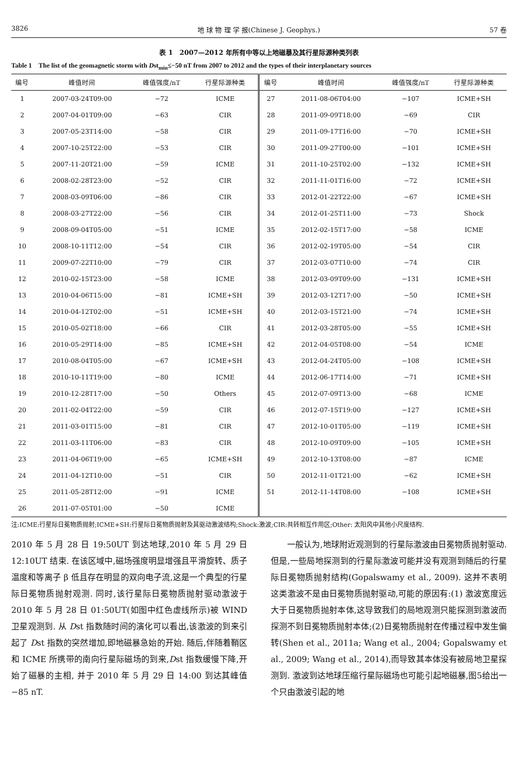3826 地 球 物 理 学 报(Chinese J. Geophys.) 57 卷
表 1　2007—2012 年所有中等以上地磁暴及其行星际源种类列表
Table 1　The list of the geomagnetic storm with Dst<sub>min</sub>≤−50 nT from 2007 to 2012 and the types of their interplanetary sources
| 编号 | 峰值时间 | 峰值强度/nT | 行星际源种类 | 编号 | 峰值时间 | 峰值强度/nT | 行星际源种类 |
| --- | --- | --- | --- | --- | --- | --- | --- |
| 1 | 2007-03-24T09:00 | −72 | ICME | 27 | 2011-08-06T04:00 | −107 | ICME+SH |
| 2 | 2007-04-01T09:00 | −63 | CIR | 28 | 2011-09-09T18:00 | −69 | CIR |
| 3 | 2007-05-23T14:00 | −58 | CIR | 29 | 2011-09-17T16:00 | −70 | ICME+SH |
| 4 | 2007-10-25T22:00 | −53 | CIR | 30 | 2011-09-27T00:00 | −101 | ICME+SH |
| 5 | 2007-11-20T21:00 | −59 | ICME | 31 | 2011-10-25T02:00 | −132 | ICME+SH |
| 6 | 2008-02-28T23:00 | −52 | CIR | 32 | 2011-11-01T16:00 | −72 | ICME+SH |
| 7 | 2008-03-09T06:00 | −86 | CIR | 33 | 2012-01-22T22:00 | −67 | ICME+SH |
| 8 | 2008-03-27T22:00 | −56 | CIR | 34 | 2012-01-25T11:00 | −73 | Shock |
| 9 | 2008-09-04T05:00 | −51 | ICME | 35 | 2012-02-15T17:00 | −58 | ICME |
| 10 | 2008-10-11T12:00 | −54 | CIR | 36 | 2012-02-19T05:00 | −54 | CIR |
| 11 | 2009-07-22T10:00 | −79 | CIR | 37 | 2012-03-07T10:00 | −74 | CIR |
| 12 | 2010-02-15T23:00 | −58 | ICME | 38 | 2012-03-09T09:00 | −131 | ICME+SH |
| 13 | 2010-04-06T15:00 | −81 | ICME+SH | 39 | 2012-03-12T17:00 | −50 | ICME+SH |
| 14 | 2010-04-12T02:00 | −51 | ICME+SH | 40 | 2012-03-15T21:00 | −74 | ICME+SH |
| 15 | 2010-05-02T18:00 | −66 | CIR | 41 | 2012-03-28T05:00 | −55 | ICME+SH |
| 16 | 2010-05-29T14:00 | −85 | ICME+SH | 42 | 2012-04-05T08:00 | −54 | ICME |
| 17 | 2010-08-04T05:00 | −67 | ICME+SH | 43 | 2012-04-24T05:00 | −108 | ICME+SH |
| 18 | 2010-10-11T19:00 | −80 | ICME | 44 | 2012-06-17T14:00 | −71 | ICME+SH |
| 19 | 2010-12-28T17:00 | −50 | Others | 45 | 2012-07-09T13:00 | −68 | ICME |
| 20 | 2011-02-04T22:00 | −59 | CIR | 46 | 2012-07-15T19:00 | −127 | ICME+SH |
| 21 | 2011-03-01T15:00 | −81 | CIR | 47 | 2012-10-01T05:00 | −119 | ICME+SH |
| 22 | 2011-03-11T06:00 | −83 | CIR | 48 | 2012-10-09T09:00 | −105 | ICME+SH |
| 23 | 2011-04-06T19:00 | −65 | ICME+SH | 49 | 2012-10-13T08:00 | −87 | ICME |
| 24 | 2011-04-12T10:00 | −51 | CIR | 50 | 2012-11-01T21:00 | −62 | ICME+SH |
| 25 | 2011-05-28T12:00 | −91 | ICME | 51 | 2012-11-14T08:00 | −108 | ICME+SH |
| 26 | 2011-07-05T01:00 | −50 | ICME | | | | |
注:ICME:行星际日冕物质抛射;ICME+SH:行星际日冕物质抛射及其驱动激波结构;Shock:激波;CIR:共转相互作用区;Other: 太阳风中其他小尺度结构.
2010 年 5 月 28 日 19:50UT 到达地球,2010 年 5 月 29 日 12:10UT 结束. 在该区域中,磁场强度明显增强且平滑旋转、质子温度和等离子 β 低且存在明显的双向电子流,这是一个典型的行星际日冕物质抛射观测. 同时,该行星际日冕物质抛射驱动激波于 2010 年 5 月 28 日 01:50UT(如图中红色虚线所示)被 WIND 卫星观测到. 从 Dst 指数随时间的演化可以看出,该激波的到来引起了 Dst 指数的突然增加,即地磁暴急始的开始. 随后,伴随着鞘区和 ICME 所携带的南向行星际磁场的到来,Dst 指数缓慢下降,开始了磁暴的主相, 并于 2010 年 5 月 29 日 14:00 到达其峰值−85 nT.
　　一般认为,地球附近观测到的行星际激波由日冕物质抛射驱动. 但是,一些局地探测到的行星际激波可能并没有观测到随后的行星际日冕物质抛射结构(Gopalswamy et al., 2009). 这并不表明这类激波不是由日冕物质抛射驱动,可能的原因有:(1) 激波宽度远大于日冕物质抛射本体,这导致我们的局地观测只能探测到激波而探测不到日冕物质抛射本体;(2)日冕物质抛射在传播过程中发生偏转(Shen et al., 2011a; Wang et al., 2004; Gopalswamy et al., 2009; Wang et al., 2014),而导致其本体没有被局地卫星探测到. 激波到达地球压缩行星际磁场也可能引起地磁暴,图5给出一个只由激波引起的地